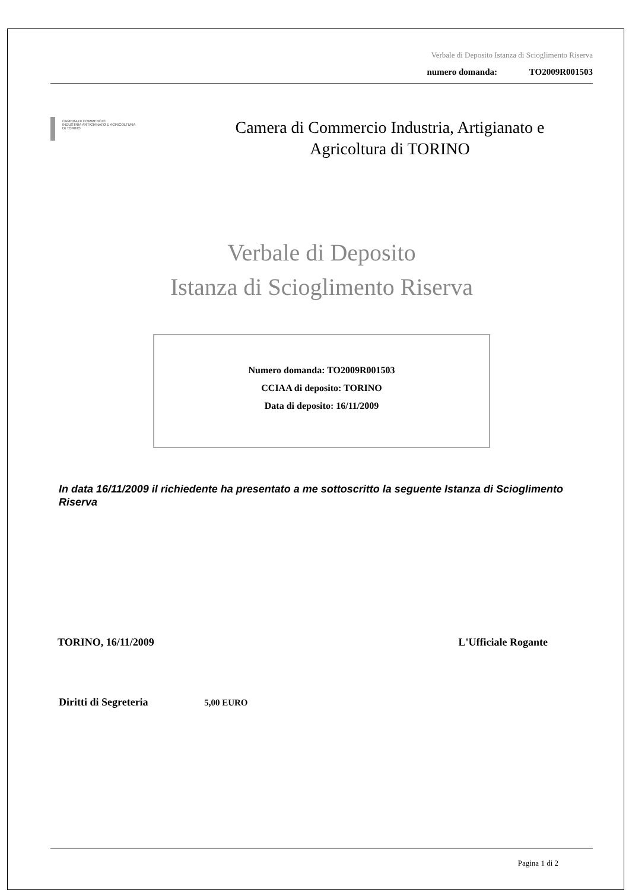Verbale di Deposito Istanza di Scioglimento Riserva
numero domanda: TO2009R001503
CAMERA DI COMMERCIO
INDUSTRIA ARTIGIANATO E AGRICOLTURA
DI TORINO
Camera di Commercio Industria, Artigianato e
Agricoltura di TORINO
Verbale di Deposito
Istanza di Scioglimento Riserva
Numero domanda: TO2009R001503
CCIAA di deposito: TORINO
Data di deposito: 16/11/2009
In data 16/11/2009 il richiedente ha presentato a me sottoscritto la seguente Istanza di Scioglimento Riserva
TORINO, 16/11/2009 L'Ufficiale Rogante
Diritti di Segreteria 5,00 EURO
Pagina 1 di 2